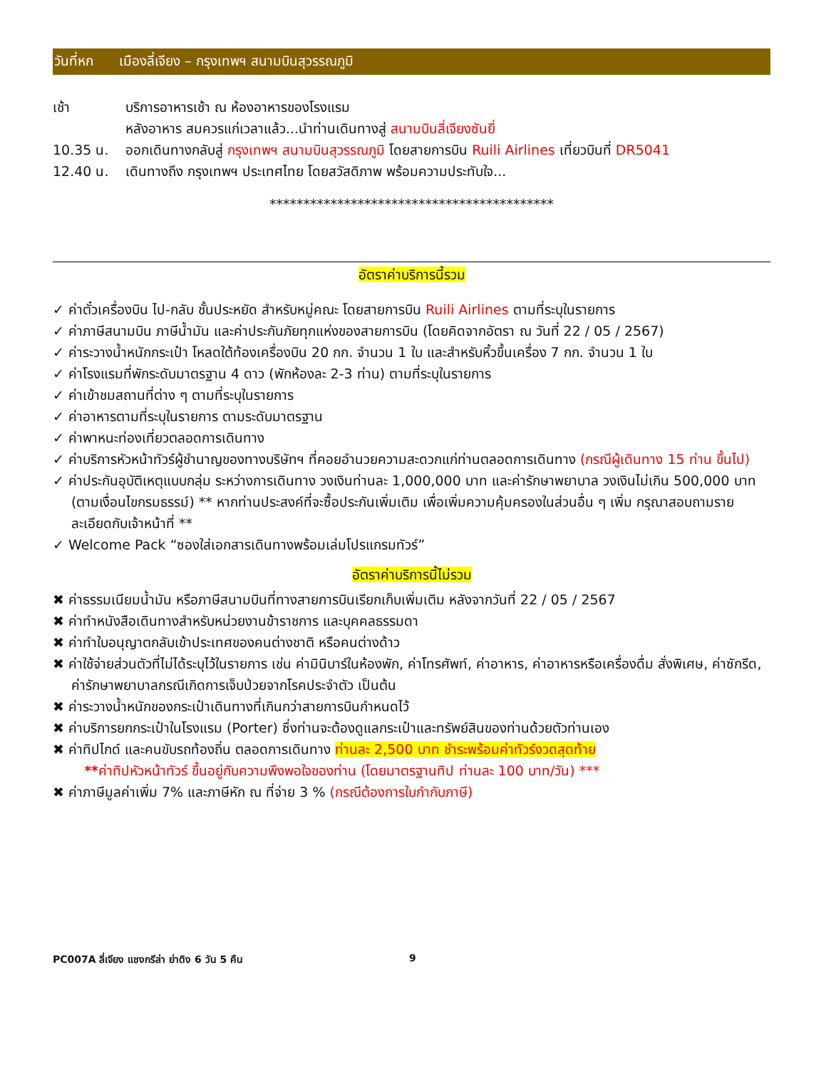วันที่หก เมืองลี่เจียง – กรุงเทพฯ สนามบินสุวรรณภูมิ
เช้า บริการอาหารเช้า ณ ห้องอาหารของโรงแรม
หลังอาหาร สมควรแก่เวลาแล้ว...นำท่านเดินทางสู่ สนามบินลี่เจียงซันยี่
10.35 น. ออกเดินทางกลับสู่ กรุงเทพฯ สนามบินสุวรรณภูมิ โดยสายการบิน Ruili Airlines เที่ยวบินที่ DR5041
12.40 น. เดินทางถึง กรุงเทพฯ ประเทศไทย โดยสวัสดิภาพ พร้อมความประทับใจ...
******************************************
อัตราค่าบริการนี้รวม
✓ ค่าตั๋วเครื่องบิน ไป-กลับ ชั้นประหยัด สำหรับหมู่คณะ โดยสายการบิน Ruili Airlines ตามที่ระบุในรายการ
✓ ค่าภาษีสนามบิน ภาษีน้ำมัน และค่าประกันภัยทุกแห่งของสายการบิน (โดยคิดจากอัตรา ณ วันที่ 22 / 05 / 2567)
✓ ค่าระวางน้ำหนักกระเป๋า โหลดใต้ท้องเครื่องบิน 20 กก. จำนวน 1 ใบ และสำหรับหิ้วขึ้นเครื่อง 7 กก. จำนวน 1 ใบ
✓ ค่าโรงแรมที่พักระดับมาตรฐาน 4 ดาว (พักห้องละ 2-3 ท่าน) ตามที่ระบุในรายการ
✓ ค่าเข้าชมสถานที่ต่าง ๆ ตามที่ระบุในรายการ
✓ ค่าอาหารตามที่ระบุในรายการ ตามระดับมาตรฐาน
✓ ค่าพาหนะท่องเที่ยวตลอดการเดินทาง
✓ ค่าบริการหัวหน้าทัวร์ผู้ชำนาญของทางบริษัทฯ ที่คอยอำนวยความสะดวกแก่ท่านตลอดการเดินทาง (กรณีผู้เดินทาง 15 ท่าน ขึ้นไป)
✓ ค่าประกันอุบัติเหตุแบบกลุ่ม ระหว่างการเดินทาง วงเงินท่านละ 1,000,000 บาท และค่ารักษาพยาบาล วงเงินไม่เกิน 500,000 บาท (ตามเงื่อนไขกรมธรรม์) ** หากท่านประสงค์ที่จะซื้อประกันเพิ่มเติม เพื่อเพิ่มความคุ้มครองในส่วนอื่น ๆ เพิ่ม กรุณาสอบถามรายละเอียดกับเจ้าหน้าที่ **
✓ Welcome Pack “ซองใส่เอกสารเดินทางพร้อมเล่มโปรแกรมทัวร์”
อัตราค่าบริการนี้ไม่รวม
✖ ค่าธรรมเนียมน้ำมัน หรือภาษีสนามบินที่ทางสายการบินเรียกเก็บเพิ่มเติม หลังจากวันที่ 22 / 05 / 2567
✖ ค่าทำหนังสือเดินทางสำหรับหน่วยงานข้าราชการ และบุคคลธรรมดา
✖ ค่าทำใบอนุญาตกลับเข้าประเทศของคนต่างชาติ หรือคนต่างด้าว
✖ ค่าใช้จ่ายส่วนตัวที่ไม่ได้ระบุไว้ในรายการ เช่น ค่ามินิบาร์ในห้องพัก, ค่าโทรศัพท์, ค่าอาหาร, ค่าอาหารหรือเครื่องดื่ม สั่งพิเศษ, ค่าซักรีด, ค่ารักษาพยาบาลกรณีเกิดการเจ็บป่วยจากโรคประจำตัว เป็นต้น
✖ ค่าระวางน้ำหนักของกระเป๋าเดินทางที่เกินกว่าสายการบินกำหนดไว้
✖ ค่าบริการยกกระเป๋าในโรงแรม (Porter) ซึ่งท่านจะต้องดูแลกระเป๋าและทรัพย์สินของท่านด้วยตัวท่านเอง
✖ ค่าทิปไกด์ และคนขับรถท้องถิ่น ตลอดการเดินทาง ท่านละ 2,500 บาท ชำระพร้อมค่าทัวร์งวดสุดท้าย
**ค่าทิปหัวหน้าทัวร์ ขึ้นอยู่กับความพึงพอใจของท่าน (โดยมาตรฐานทิป ท่านละ 100 บาท/วัน) ***
✖ ค่าภาษีมูลค่าเพิ่ม 7% และภาษีหัก ณ ที่จ่าย 3 % (กรณีต้องการใบกำกับภาษี)
PC007A ลี่เจียง แชงกรีล่า ย่าดิง 6 วัน 5 คืน 9